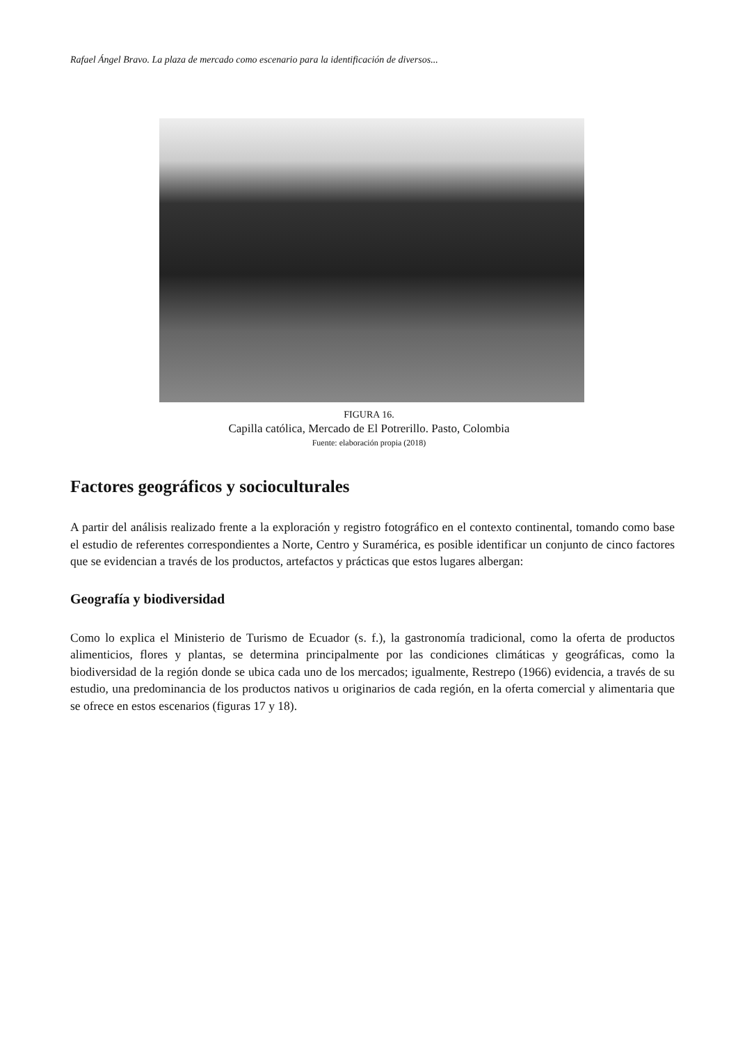Rafael Ángel Bravo. La plaza de mercado como escenario para la identificación de diversos...
FIGURA 16.
Capilla católica, Mercado de El Potrerillo. Pasto, Colombia
Fuente: elaboración propia (2018)
Factores geográficos y socioculturales
A partir del análisis realizado frente a la exploración y registro fotográfico en el contexto continental, tomando como base el estudio de referentes correspondientes a Norte, Centro y Suramérica, es posible identificar un conjunto de cinco factores que se evidencian a través de los productos, artefactos y prácticas que estos lugares albergan:
Geografía y biodiversidad
Como lo explica el Ministerio de Turismo de Ecuador (s. f.), la gastronomía tradicional, como la oferta de productos alimenticios, flores y plantas, se determina principalmente por las condiciones climáticas y geográficas, como la biodiversidad de la región donde se ubica cada uno de los mercados; igualmente, Restrepo (1966) evidencia, a través de su estudio, una predominancia de los productos nativos u originarios de cada región, en la oferta comercial y alimentaria que se ofrece en estos escenarios (figuras 17 y 18).